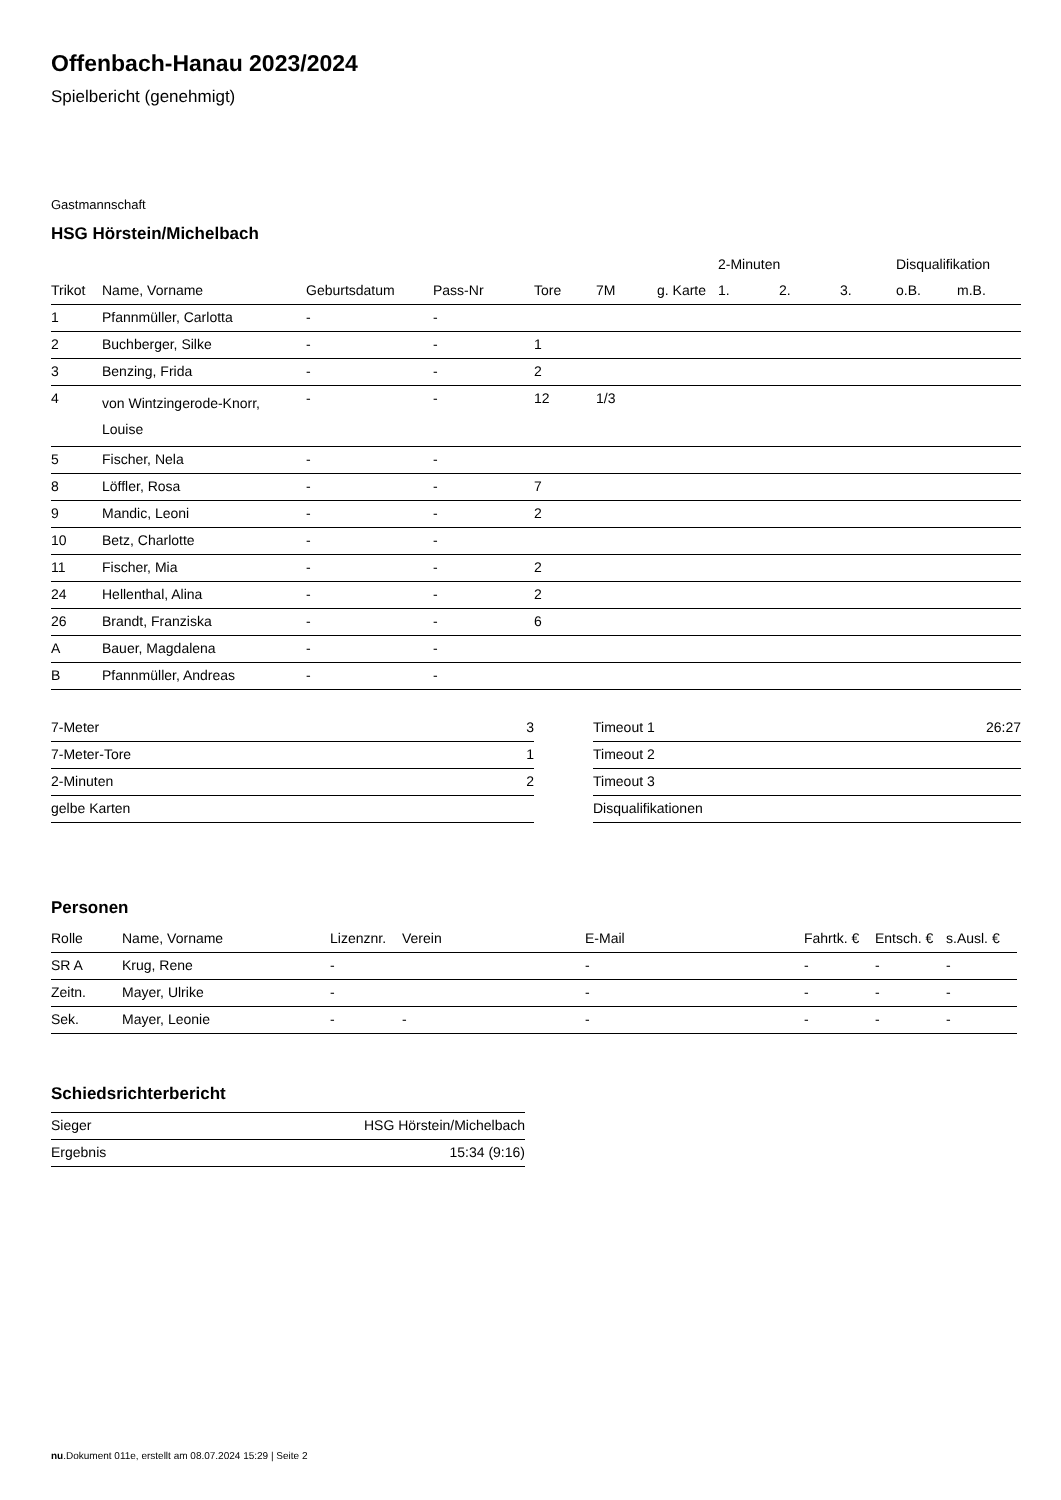Offenbach-Hanau 2023/2024
Spielbericht (genehmigt)
Gastmannschaft
HSG Hörstein/Michelbach
| | | | | | | | 2-Minuten | | | Disqualifikation | |
| --- | --- | --- | --- | --- | --- | --- | --- | --- | --- | --- | --- |
| Trikot | Name, Vorname | Geburtsdatum | Pass-Nr | Tore | 7M | g. Karte | 1. | 2. | 3. | o.B. | m.B. |
| 1 | Pfannmüller, Carlotta | - | - | | | | | | | | |
| 2 | Buchberger, Silke | - | - | 1 | | | | | | | |
| 3 | Benzing, Frida | - | - | 2 | | | | | | | |
| 4 | von Wintzingerode-Knorr, Louise | - | - | 12 | 1/3 | | | | | | |
| 5 | Fischer, Nela | - | - | | | | | | | | |
| 8 | Löffler, Rosa | - | - | 7 | | | | | | | |
| 9 | Mandic, Leoni | - | - | 2 | | | | | | | |
| 10 | Betz, Charlotte | - | - | | | | | | | | |
| 11 | Fischer, Mia | - | - | 2 | | | | | | | |
| 24 | Hellenthal, Alina | - | - | 2 | | | | | | | |
| 26 | Brandt, Franziska | - | - | 6 | | | | | | | |
| A | Bauer, Magdalena | - | - | | | | | | | | |
| B | Pfannmüller, Andreas | - | - | | | | | | | | |
| 7-Meter | 3 |
| 7-Meter-Tore | 1 |
| 2-Minuten | 2 |
| gelbe Karten | |
| Timeout 1 | 26:27 |
| Timeout 2 | |
| Timeout 3 | |
| Disqualifikationen | |
Personen
| Rolle | Name, Vorname | Lizenznr. | Verein | E-Mail | Fahrtk. € | Entsch. € | s.Ausl. € |
| --- | --- | --- | --- | --- | --- | --- | --- |
| SR A | Krug, Rene | - | | - | - | - | - |
| Zeitn. | Mayer, Ulrike | - | | - | - | - | - |
| Sek. | Mayer, Leonie | - | - | - | - | - | - |
Schiedsrichterbericht
| Sieger | HSG Hörstein/Michelbach |
| Ergebnis | 15:34 (9:16) |
nu.Dokument 011e, erstellt am 08.07.2024 15:29 | Seite 2